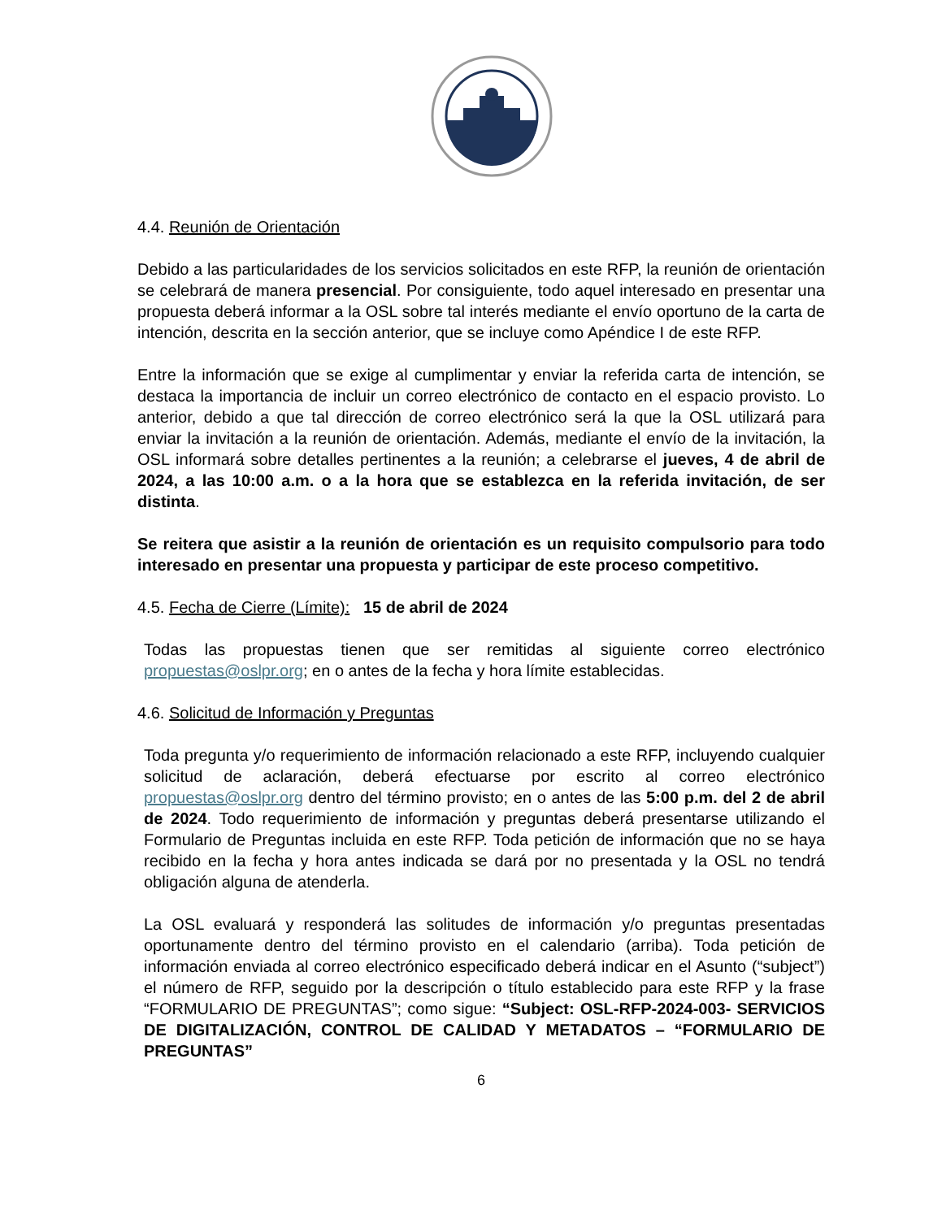4.4. Reunión de Orientación
Debido a las particularidades de los servicios solicitados en este RFP, la reunión de orientación se celebrará de manera presencial. Por consiguiente, todo aquel interesado en presentar una propuesta deberá informar a la OSL sobre tal interés mediante el envío oportuno de la carta de intención, descrita en la sección anterior, que se incluye como Apéndice I de este RFP.
Entre la información que se exige al cumplimentar y enviar la referida carta de intención, se destaca la importancia de incluir un correo electrónico de contacto en el espacio provisto. Lo anterior, debido a que tal dirección de correo electrónico será la que la OSL utilizará para enviar la invitación a la reunión de orientación. Además, mediante el envío de la invitación, la OSL informará sobre detalles pertinentes a la reunión; a celebrarse el jueves, 4 de abril de 2024, a las 10:00 a.m. o a la hora que se establezca en la referida invitación, de ser distinta.
Se reitera que asistir a la reunión de orientación es un requisito compulsorio para todo interesado en presentar una propuesta y participar de este proceso competitivo.
4.5. Fecha de Cierre (Límite): 15 de abril de 2024
Todas las propuestas tienen que ser remitidas al siguiente correo electrónico propuestas@oslpr.org; en o antes de la fecha y hora límite establecidas.
4.6. Solicitud de Información y Preguntas
Toda pregunta y/o requerimiento de información relacionado a este RFP, incluyendo cualquier solicitud de aclaración, deberá efectuarse por escrito al correo electrónico propuestas@oslpr.org dentro del término provisto; en o antes de las 5:00 p.m. del 2 de abril de 2024. Todo requerimiento de información y preguntas deberá presentarse utilizando el Formulario de Preguntas incluida en este RFP. Toda petición de información que no se haya recibido en la fecha y hora antes indicada se dará por no presentada y la OSL no tendrá obligación alguna de atenderla.
La OSL evaluará y responderá las solitudes de información y/o preguntas presentadas oportunamente dentro del término provisto en el calendario (arriba). Toda petición de información enviada al correo electrónico especificado deberá indicar en el Asunto (“subject”) el número de RFP, seguido por la descripción o título establecido para este RFP y la frase “FORMULARIO DE PREGUNTAS”; como sigue: “Subject: OSL-RFP-2024-003- SERVICIOS DE DIGITALIZACIÓN, CONTROL DE CALIDAD Y METADATOS – “FORMULARIO DE PREGUNTAS”
6